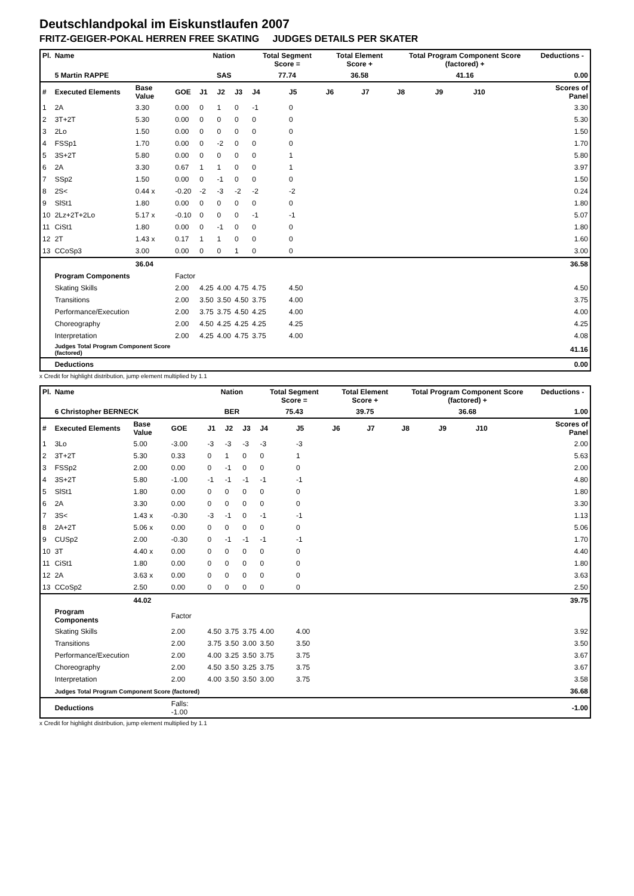Deutschlandpokal im Eiskunstlaufen 2007
FRITZ-GEIGER-POKAL HERREN FREE SKATING JUDGES DETAILS PER SKATER
| Pl. | Name | | | Nation | | | Total Segment Score = | | Total Element Score + | | Total Program Component Score (factored) + | | | | Deductions - |
| --- | --- | --- | --- | --- | --- | --- | --- | --- | --- | --- | --- | --- | --- | --- | --- |
| | 5 Martin RAPPE | | | SAS | | | 77.74 | | 36.58 | | 41.16 | | | | 0.00 |
| # | Executed Elements | Base Value | GOE | J1 | J2 | J3 | J4 | J5 | J6 | J7 | J8 | J9 | J10 | | Scores of Panel |
| 1 | 2A | 3.30 | 0.00 | 0 | 1 | 0 | -1 | 0 | | | | | | | 3.30 |
| 2 | 3T+2T | 5.30 | 0.00 | 0 | 0 | 0 | 0 | 0 | | | | | | | 5.30 |
| 3 | 2Lo | 1.50 | 0.00 | 0 | 0 | 0 | 0 | 0 | | | | | | | 1.50 |
| 4 | FSSp1 | 1.70 | 0.00 | 0 | -2 | 0 | 0 | 0 | | | | | | | 1.70 |
| 5 | 3S+2T | 5.80 | 0.00 | 0 | 0 | 0 | 0 | 1 | | | | | | | 5.80 |
| 6 | 2A | 3.30 | 0.67 | 1 | 1 | 0 | 0 | 1 | | | | | | | 3.97 |
| 7 | SSp2 | 1.50 | 0.00 | 0 | -1 | 0 | 0 | 0 | | | | | | | 1.50 |
| 8 | 2S< | 0.44 x | -0.20 | -2 | -3 | -2 | -2 | -2 | | | | | | | 0.24 |
| 9 | SlSt1 | 1.80 | 0.00 | 0 | 0 | 0 | 0 | 0 | | | | | | | 1.80 |
| 10 | 2Lz+2T+2Lo | 5.17 x | -0.10 | 0 | 0 | 0 | -1 | -1 | | | | | | | 5.07 |
| 11 | CiSt1 | 1.80 | 0.00 | 0 | -1 | 0 | 0 | 0 | | | | | | | 1.80 |
| 12 | 2T | 1.43 x | 0.17 | 1 | 1 | 0 | 0 | 0 | | | | | | | 1.60 |
| 13 | CCoSp3 | 3.00 | 0.00 | 0 | 0 | 1 | 0 | 0 | | | | | | | 3.00 |
| | | 36.04 | | | | | | | | | | | | | 36.58 |
| | Program Components | | Factor | | | | | | | | | | | | |
| | Skating Skills | | 2.00 | 4.25 | 4.00 | 4.75 | 4.75 | 4.50 | | | | | | | 4.50 |
| | Transitions | | 2.00 | 3.50 | 3.50 | 4.50 | 3.75 | 4.00 | | | | | | | 3.75 |
| | Performance/Execution | | 2.00 | 3.75 | 3.75 | 4.50 | 4.25 | 4.00 | | | | | | | 4.00 |
| | Choreography | | 2.00 | 4.50 | 4.25 | 4.25 | 4.25 | 4.25 | | | | | | | 4.25 |
| | Interpretation | | 2.00 | 4.25 | 4.00 | 4.75 | 3.75 | 4.00 | | | | | | | 4.08 |
| | Judges Total Program Component Score (factored) | | | | | | | | | | | | | | 41.16 |
| | Deductions | | | | | | | | | | | | | | 0.00 |
x Credit for highlight distribution, jump element multiplied by 1.1
| Pl. | Name | | | Nation | | | Total Segment Score = | | Total Element Score + | | Total Program Component Score (factored) + | | | | Deductions - |
| --- | --- | --- | --- | --- | --- | --- | --- | --- | --- | --- | --- | --- | --- | --- | --- |
| | 6 Christopher BERNECK | | | BER | | | 75.43 | | 39.75 | | 36.68 | | | | 1.00 |
| # | Executed Elements | Base Value | GOE | J1 | J2 | J3 | J4 | J5 | J6 | J7 | J8 | J9 | J10 | | Scores of Panel |
| 1 | 3Lo | 5.00 | -3.00 | -3 | -3 | -3 | -3 | -3 | | | | | | | 2.00 |
| 2 | 3T+2T | 5.30 | 0.33 | 0 | 1 | 0 | 0 | 1 | | | | | | | 5.63 |
| 3 | FSSp2 | 2.00 | 0.00 | 0 | -1 | 0 | 0 | 0 | | | | | | | 2.00 |
| 4 | 3S+2T | 5.80 | -1.00 | -1 | -1 | -1 | -1 | -1 | | | | | | | 4.80 |
| 5 | SlSt1 | 1.80 | 0.00 | 0 | 0 | 0 | 0 | 0 | | | | | | | 1.80 |
| 6 | 2A | 3.30 | 0.00 | 0 | 0 | 0 | 0 | 0 | | | | | | | 3.30 |
| 7 | 3S< | 1.43 x | -0.30 | -3 | -1 | 0 | -1 | -1 | | | | | | | 1.13 |
| 8 | 2A+2T | 5.06 x | 0.00 | 0 | 0 | 0 | 0 | 0 | | | | | | | 5.06 |
| 9 | CUSp2 | 2.00 | -0.30 | 0 | -1 | -1 | -1 | -1 | | | | | | | 1.70 |
| 10 | 3T | 4.40 x | 0.00 | 0 | 0 | 0 | 0 | 0 | | | | | | | 4.40 |
| 11 | CiSt1 | 1.80 | 0.00 | 0 | 0 | 0 | 0 | 0 | | | | | | | 1.80 |
| 12 | 2A | 3.63 x | 0.00 | 0 | 0 | 0 | 0 | 0 | | | | | | | 3.63 |
| 13 | CCoSp2 | 2.50 | 0.00 | 0 | 0 | 0 | 0 | 0 | | | | | | | 2.50 |
| | | 44.02 | | | | | | | | | | | | | 39.75 |
| | Program Components | | Factor | | | | | | | | | | | | |
| | Skating Skills | | 2.00 | 4.50 | 3.75 | 3.75 | 4.00 | 4.00 | | | | | | | 3.92 |
| | Transitions | | 2.00 | 3.75 | 3.50 | 3.00 | 3.50 | 3.50 | | | | | | | 3.50 |
| | Performance/Execution | | 2.00 | 4.00 | 3.25 | 3.50 | 3.75 | 3.75 | | | | | | | 3.67 |
| | Choreography | | 2.00 | 4.50 | 3.50 | 3.25 | 3.75 | 3.75 | | | | | | | 3.67 |
| | Interpretation | | 2.00 | 4.00 | 3.50 | 3.50 | 3.00 | 3.75 | | | | | | | 3.58 |
| | Judges Total Program Component Score (factored) | | | | | | | | | | | | | | 36.68 |
| | Deductions | | Falls: -1.00 | | | | | | | | | | | | -1.00 |
x Credit for highlight distribution, jump element multiplied by 1.1